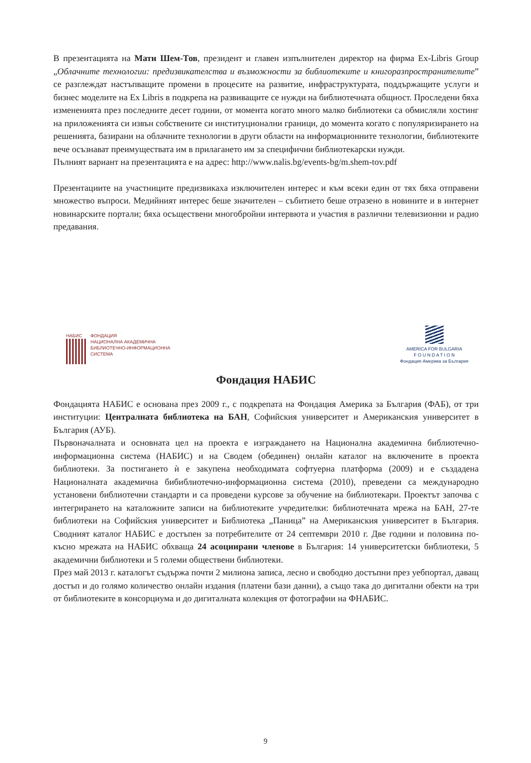В презентацията на Мати Шем-Тов, президент и главен изпълнителен директор на фирма Ex-Libris Group „Облачните технологии: предизвикателства и възможности за библиотеките и книгоразпространителите” се разглеждат настъпващите промени в процесите на развитие, инфраструктурата, поддържащите услуги и бизнес моделите на Ex Libris в подкрепа на развиващите се нужди на библиотечната общност. Проследени бяха измененията през последните десет години, от момента когато много малко библиотеки са обмисляли хостинг на приложенията си извън собствените си институционални граници, до момента когато с популяризирането на решенията, базирани на облачните технологии в други области на информационните технологии, библиотеките вече осъзнават преимуществата им в прилагането им за специфични библиотекарски нужди.
Пълният вариант на презентацията е на адрес: http://www.nalis.bg/events-bg/m.shem-tov.pdf
Презентациите на участниците предизвикаха изключителен интерес и към всеки един от тях бяха отправени множество въпроси. Медийният интерес беше значителен – събитието беше отразено в новините и в интернет новинарските портали; бяха осъществени многобройни интервюта и участия в различни телевизионни и радио предавания.
НАБИС ФОНДАЦИЯ
НАЦИОНАЛНА АКАДЕМИЧНА
БИБЛИОТЕЧНО-ИНФОРМАЦИОННА
СИСТЕМА
AMERICA FOR BULGARIA
F O U N D A T I O N
Фондация Америка за България
Фондация НАБИС
Фондацията НАБИС е основана през 2009 г., с подкрепата на Фондация Америка за България (ФАБ), от три институции: Централната библиотека на БАН, Софийския университет и Американския университет в България (АУБ).
Първоначалната и основната цел на проекта е изграждането на Национална академична библиотечно-информационна система (НАБИС) и на Сводем (обединен) онлайн каталог на включените в проекта библиотеки. За постигането ѝ е закупена необходимата софтуерна платформа (2009) и е създадена Националната академична бибиблиотечно-информационна система (2010), преведени са международно установени библиотечни стандарти и са проведени курсове за обучение на библиотекари. Проектът започва с интегрирането на каталожните записи на библиотеките учредителки: библиотечната мрежа на БАН, 27-те библиотеки на Софийския университет и Библиотека „Паница” на Американския университет в България. Сводният каталог НАБИС е достъпен за потребителите от 24 септември 2010 г. Две години и половина по-късно мрежата на НАБИС обхваща 24 асоциирани членове в България: 14 университетски библиотеки, 5 академични библиотеки и 5 големи обществени библиотеки.
През май 2013 г. каталогът съдържа почти 2 милиона записа, лесно и свободно достъпни през уебпортал, даващ достъп и до голямо количество онлайн издания (платени бази данни), а също така до дигитални обекти на три от библиотеките в консорциума и до дигиталната колекция от фотографии на ФНАБИС.
9